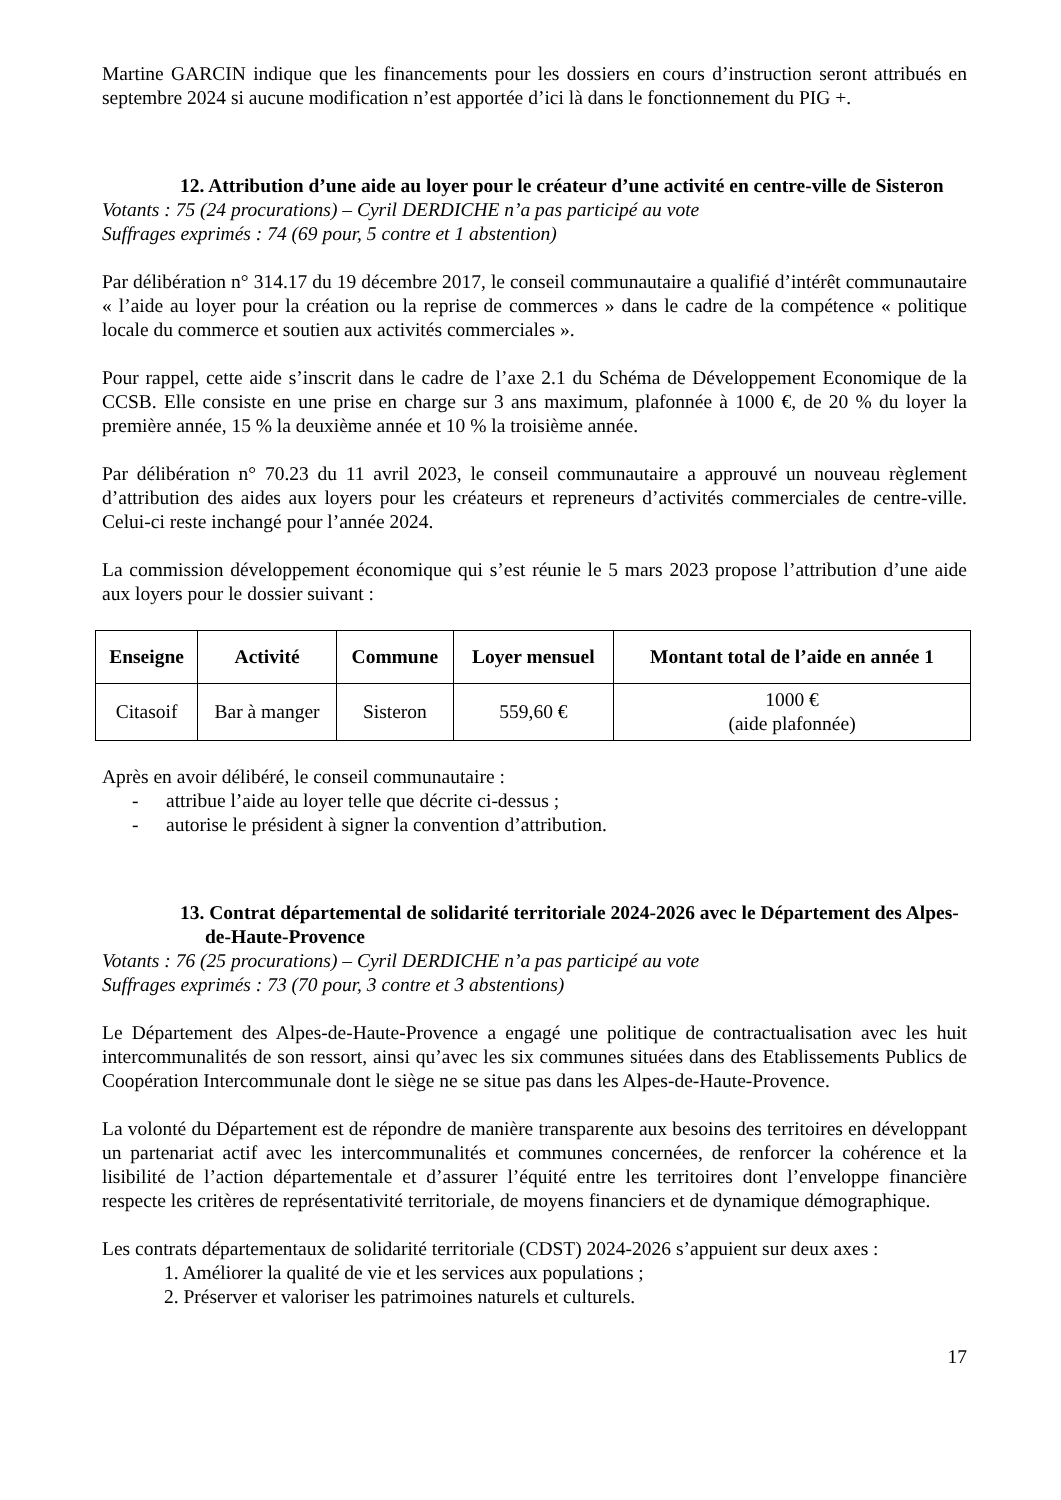Martine GARCIN indique que les financements pour les dossiers en cours d’instruction seront attribués en septembre 2024 si aucune modification n’est apportée d’ici là dans le fonctionnement du PIG +.
12. Attribution d’une aide au loyer pour le créateur d’une activité en centre-ville de Sisteron
Votants : 75 (24 procurations) – Cyril DERDICHE n’a pas participé au vote
Suffrages exprimés : 74 (69 pour, 5 contre et 1 abstention)
Par délibération n° 314.17 du 19 décembre 2017, le conseil communautaire a qualifié d’intérêt communautaire « l’aide au loyer pour la création ou la reprise de commerces » dans le cadre de la compétence « politique locale du commerce et soutien aux activités commerciales ».
Pour rappel, cette aide s’inscrit dans le cadre de l’axe 2.1 du Schéma de Développement Economique de la CCSB. Elle consiste en une prise en charge sur 3 ans maximum, plafonnée à 1000 €, de 20 % du loyer la première année, 15 % la deuxième année et 10 % la troisième année.
Par délibération n° 70.23 du 11 avril 2023, le conseil communautaire a approuvé un nouveau règlement d’attribution des aides aux loyers pour les créateurs et repreneurs d’activités commerciales de centre-ville. Celui-ci reste inchangé pour l’année 2024.
La commission développement économique qui s’est réunie le 5 mars 2023 propose l’attribution d’une aide aux loyers pour le dossier suivant :
| Enseigne | Activité | Commune | Loyer mensuel | Montant total de l’aide en année 1 |
| --- | --- | --- | --- | --- |
| Citasoif | Bar à manger | Sisteron | 559,60 € | 1000 € (aide plafonnée) |
Après en avoir délibéré, le conseil communautaire :
- attribue l’aide au loyer telle que décrite ci-dessus ;
- autorise le président à signer la convention d’attribution.
13. Contrat départemental de solidarité territoriale 2024-2026 avec le Département des Alpes-de-Haute-Provence
Votants : 76 (25 procurations) – Cyril DERDICHE n’a pas participé au vote
Suffrages exprimés : 73 (70 pour, 3 contre et 3 abstentions)
Le Département des Alpes-de-Haute-Provence a engagé une politique de contractualisation avec les huit intercommunalités de son ressort, ainsi qu’avec les six communes situées dans des Etablissements Publics de Coopération Intercommunale dont le siège ne se situe pas dans les Alpes-de-Haute-Provence.
La volonté du Département est de répondre de manière transparente aux besoins des territoires en développant un partenariat actif avec les intercommunalités et communes concernées, de renforcer la cohérence et la lisibilité de l’action départementale et d’assurer l’équité entre les territoires dont l’enveloppe financière respecte les critères de représentativité territoriale, de moyens financiers et de dynamique démographique.
Les contrats départementaux de solidarité territoriale (CDST) 2024-2026 s’appuient sur deux axes :
1. Améliorer la qualité de vie et les services aux populations ;
2. Préserver et valoriser les patrimoines naturels et culturels.
17